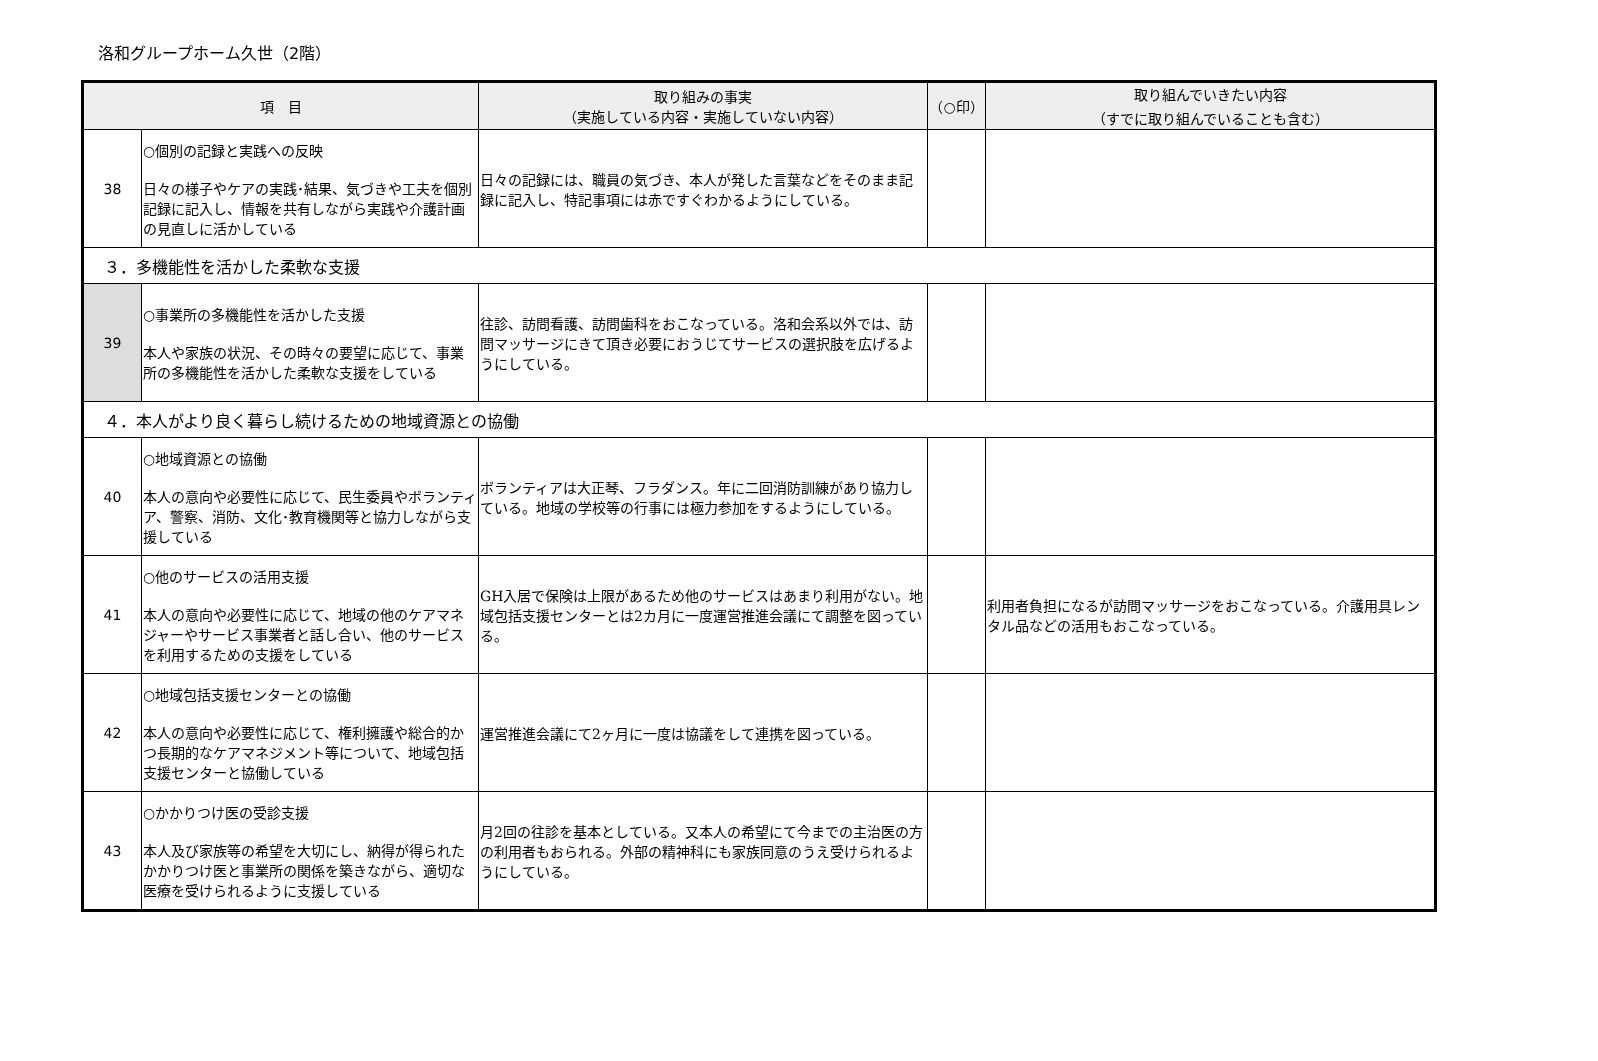洛和グループホーム久世（2階）
| 項 目 | | 取り組みの事実 （実施している内容・実施していない内容） | （○印） | 取り組んでいきたい内容 （すでに取り組んでいることも含む） |
| --- | --- | --- | --- | --- |
| 38 | ○個別の記録と実践への反映 日々の様子やケアの実践･結果、気づきや工夫を個別記録に記入し、情報を共有しながら実践や介護計画の見直しに活かしている | 日々の記録には、職員の気づき、本人が発した言葉などをそのまま記録に記入し、特記事項には赤ですぐわかるようにしている。 | | |
| ３．多機能性を活かした柔軟な支援 | | | | |
| 39 | ○事業所の多機能性を活かした支援 本人や家族の状況、その時々の要望に応じて、事業所の多機能性を活かした柔軟な支援をしている | 往診、訪問看護、訪問歯科をおこなっている。洛和会系以外では、訪問マッサージにきて頂き必要におうじてサービスの選択肢を広げるようにしている。 | | |
| ４．本人がより良く暮らし続けるための地域資源との協働 | | | | |
| 40 | ○地域資源との協働 本人の意向や必要性に応じて、民生委員やボランティア、警察、消防、文化･教育機関等と協力しながら支援している | ボランティアは大正琴、フラダンス。年に二回消防訓練があり協力している。地域の学校等の行事には極力参加をするようにしている。 | | |
| 41 | ○他のサービスの活用支援 本人の意向や必要性に応じて、地域の他のケアマネジャーやサービス事業者と話し合い、他のサービスを利用するための支援をしている | GH入居で保険は上限があるため他のサービスはあまり利用がない。地域包括支援センターとは2カ月に一度運営推進会議にて調整を図っている。 | | 利用者負担になるが訪問マッサージをおこなっている。介護用具レンタル品などの活用もおこなっている。 |
| 42 | ○地域包括支援センターとの協働 本人の意向や必要性に応じて、権利擁護や総合的かつ長期的なケアマネジメント等について、地域包括支援センターと協働している | 運営推進会議にて2ヶ月に一度は協議をして連携を図っている。 | | |
| 43 | ○かかりつけ医の受診支援 本人及び家族等の希望を大切にし、納得が得られたかかりつけ医と事業所の関係を築きながら、適切な医療を受けられるように支援している | 月2回の往診を基本としている。又本人の希望にて今までの主治医の方の利用者もおられる。外部の精神科にも家族同意のうえ受けられるようにしている。 | | |